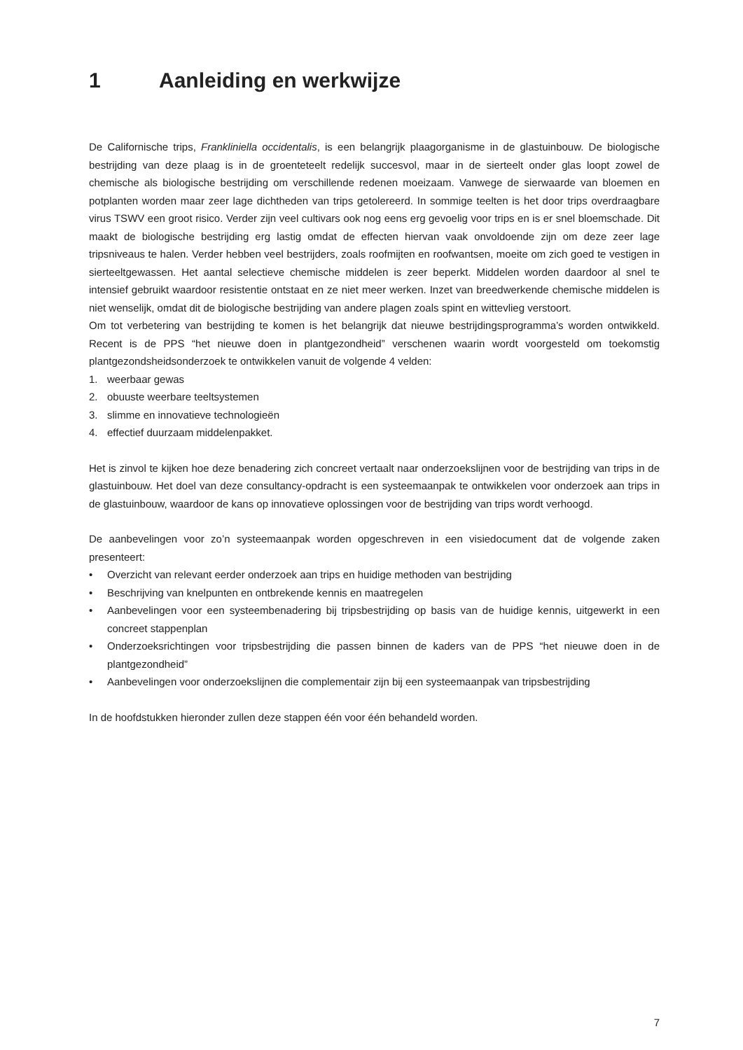1 Aanleiding en werkwijze
De Californische trips, Frankliniella occidentalis, is een belangrijk plaagorganisme in de glastuinbouw. De biologische bestrijding van deze plaag is in de groenteteelt redelijk succesvol, maar in de sierteelt onder glas loopt zowel de chemische als biologische bestrijding om verschillende redenen moeizaam. Vanwege de sierwaarde van bloemen en potplanten worden maar zeer lage dichtheden van trips getolereerd. In sommige teelten is het door trips overdraagbare virus TSWV een groot risico. Verder zijn veel cultivars ook nog eens erg gevoelig voor trips en is er snel bloemschade. Dit maakt de biologische bestrijding erg lastig omdat de effecten hiervan vaak onvoldoende zijn om deze zeer lage tripsniveaus te halen. Verder hebben veel bestrijders, zoals roofmijten en roofwantsen, moeite om zich goed te vestigen in sierteeltgewassen. Het aantal selectieve chemische middelen is zeer beperkt. Middelen worden daardoor al snel te intensief gebruikt waardoor resistentie ontstaat en ze niet meer werken. Inzet van breedwerkende chemische middelen is niet wenselijk, omdat dit de biologische bestrijding van andere plagen zoals spint en wittevlieg verstoort.
Om tot verbetering van bestrijding te komen is het belangrijk dat nieuwe bestrijdingsprogramma’s worden ontwikkeld. Recent is de PPS “het nieuwe doen in plantgezondheid” verschenen waarin wordt voorgesteld om toekomstig plantgezondsheidsonderzoek te ontwikkelen vanuit de volgende 4 velden:
1. weerbaar gewas
2. obuuste weerbare teeltsystemen
3. slimme en innovatieve technologieën
4. effectief duurzaam middelenpakket.
Het is zinvol te kijken hoe deze benadering zich concreet vertaalt naar onderzoekslijnen voor de bestrijding van trips in de glastuinbouw. Het doel van deze consultancy-opdracht is een systeemaanpak te ontwikkelen voor onderzoek aan trips in de glastuinbouw, waardoor de kans op innovatieve oplossingen voor de bestrijding van trips wordt verhoogd.
De aanbevelingen voor zo’n systeemaanpak worden opgeschreven in een visiedocument dat de volgende zaken presenteert:
• Overzicht van relevant eerder onderzoek aan trips en huidige methoden van bestrijding
• Beschrijving van knelpunten en ontbrekende kennis en maatregelen
• Aanbevelingen voor een systeembenadering bij tripsbestrijding op basis van de huidige kennis, uitgewerkt in een concreet stappenplan
• Onderzoeksrichtingen voor tripsbestrijding die passen binnen de kaders van de PPS “het nieuwe doen in de plantgezondheid”
• Aanbevelingen voor onderzoekslijnen die complementair zijn bij een systeemaanpak van tripsbestrijding
In de hoofdstukken hieronder zullen deze stappen één voor één behandeld worden.
7